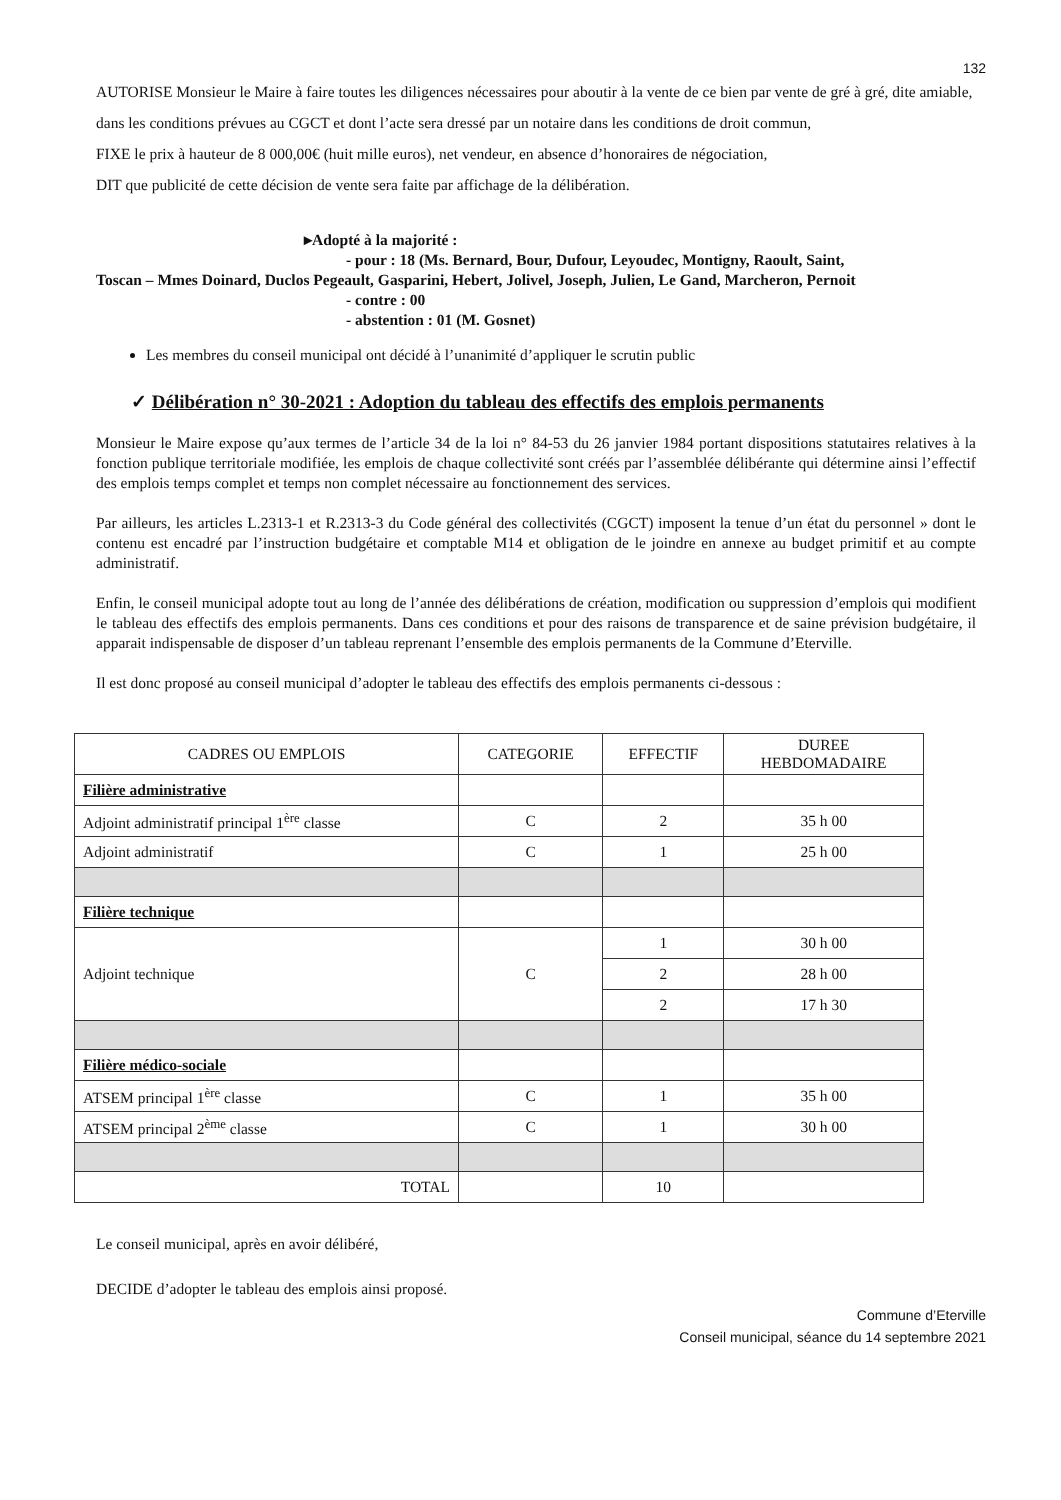132
AUTORISE Monsieur le Maire à faire toutes les diligences nécessaires pour aboutir à la vente de ce bien par vente de gré à gré, dite amiable, dans les conditions prévues au CGCT et dont l’acte sera dressé par un notaire dans les conditions de droit commun,
FIXE le prix à hauteur de 8 000,00€ (huit mille euros), net vendeur, en absence d’honoraires de négociation,
DIT que publicité de cette décision de vente sera faite par affichage de la délibération.
▸Adopté à la majorité :
- pour : 18 (Ms. Bernard, Bour, Dufour, Leyoudec, Montigny, Raoult, Saint,
Toscan – Mmes Doinard, Duclos Pegeault, Gasparini, Hebert, Jolivel, Joseph, Julien, Le Gand, Marcheron, Pernoit
- contre : 00
- abstention : 01 (M. Gosnet)
Les membres du conseil municipal ont décidé à l’unanimité d’appliquer le scrutin public
✓ Délibération n° 30-2021 : Adoption du tableau des effectifs des emplois permanents
Monsieur le Maire expose qu’aux termes de l’article 34 de la loi n° 84-53 du 26 janvier 1984 portant dispositions statutaires relatives à la fonction publique territoriale modifiée, les emplois de chaque collectivité sont créés par l’assemblée délibérante qui détermine ainsi l’effectif des emplois temps complet et temps non complet nécessaire au fonctionnement des services.
Par ailleurs, les articles L.2313-1 et R.2313-3 du Code général des collectivités (CGCT) imposent la tenue d’un état du personnel » dont le contenu est encadré par l’instruction budgétaire et comptable M14 et obligation de le joindre en annexe au budget primitif et au compte administratif.
Enfin, le conseil municipal adopte tout au long de l’année des délibérations de création, modification ou suppression d’emplois qui modifient le tableau des effectifs des emplois permanents. Dans ces conditions et pour des raisons de transparence et de saine prévision budgétaire, il apparait indispensable de disposer d’un tableau reprenant l’ensemble des emplois permanents de la Commune d’Eterville.
Il est donc proposé au conseil municipal d’adopter le tableau des effectifs des emplois permanents ci-dessous :
| CADRES OU EMPLOIS | CATEGORIE | EFFECTIF | DUREE HEBDOMADAIRE |
| --- | --- | --- | --- |
| Filière administrative | | | |
| Adjoint administratif principal 1<sup>ère</sup> classe | C | 2 | 35 h 00 |
| Adjoint administratif | C | 1 | 25 h 00 |
| Filière technique | | | |
| Adjoint technique | C | 1 | 30 h 00 |
| | | 2 | 28 h 00 |
| | | 2 | 17 h 30 |
| Filière médico-sociale | | | |
| ATSEM principal 1<sup>ère</sup> classe | C | 1 | 35 h 00 |
| ATSEM principal 2<sup>ème</sup> classe | C | 1 | 30 h 00 |
| TOTAL | | 10 | |
Le conseil municipal, après en avoir délibéré,
DECIDE d’adopter le tableau des emplois ainsi proposé.
Commune d’Eterville
Conseil municipal, séance du 14 septembre 2021